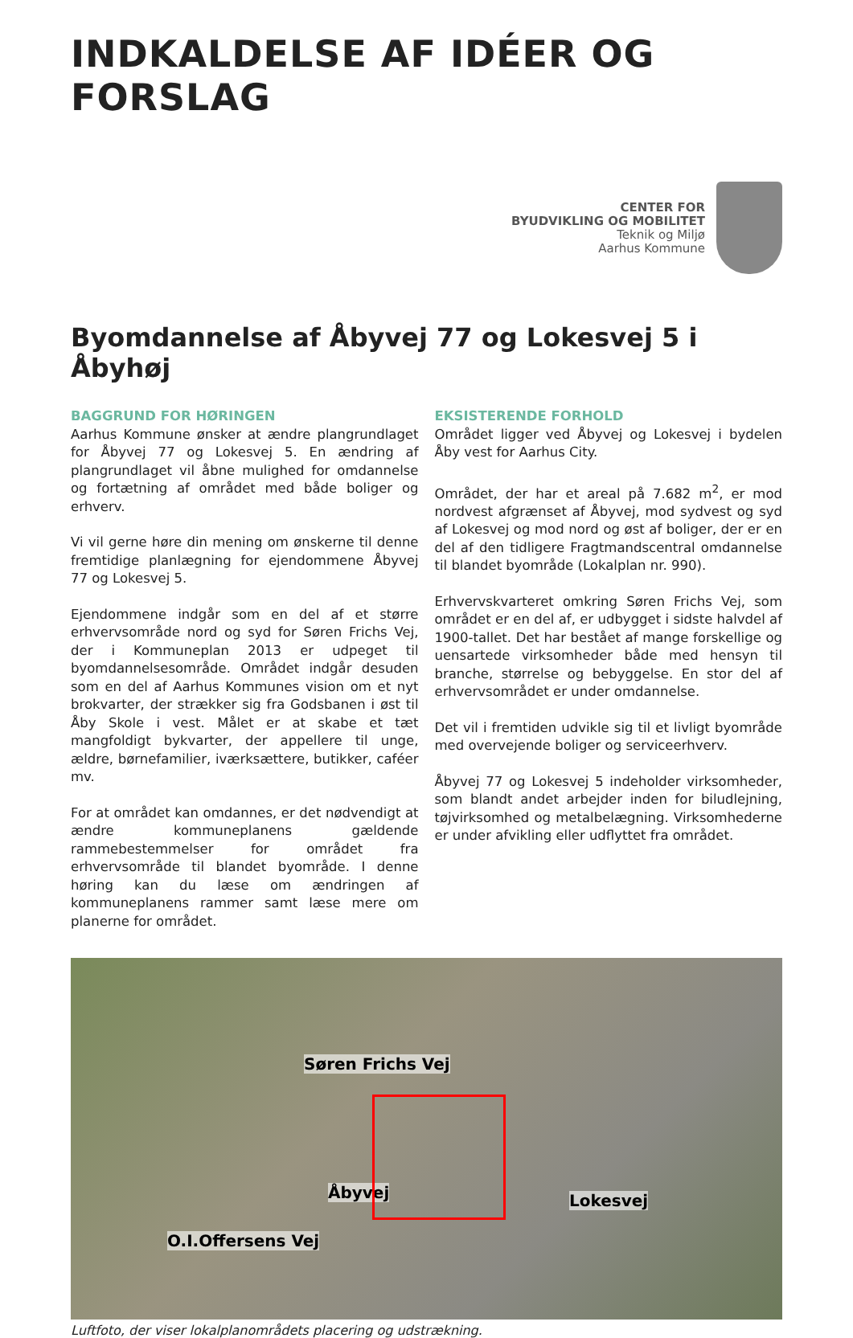INDKALDELSE AF IDÉER OG FORSLAG
CENTER FOR
BYUDVIKLING OG MOBILITET
Teknik og Miljø
Aarhus Kommune
Byomdannelse af Åbyvej 77 og Lokesvej 5 i Åbyhøj
BAGGRUND FOR HØRINGEN
Aarhus Kommune ønsker at ændre plangrundlaget for Åbyvej 77 og Lokesvej 5. En ændring af plangrundlaget vil åbne mulighed for omdannelse og fortætning af området med både boliger og erhverv.
Vi vil gerne høre din mening om ønskerne til denne fremtidige planlægning for ejendommene Åbyvej 77 og Lokesvej 5.
Ejendommene indgår som en del af et større erhvervsområde nord og syd for Søren Frichs Vej, der i Kommuneplan 2013 er udpeget til byomdannelsesområde. Området indgår desuden som en del af Aarhus Kommunes vision om et nyt brokvarter, der strækker sig fra Godsbanen i øst til Åby Skole i vest. Målet er at skabe et tæt mangfoldigt bykvarter, der appellere til unge, ældre, børnefamilier, iværksættere, butikker, caféer mv.
For at området kan omdannes, er det nødvendigt at ændre kommuneplanens gældende rammebestemmelser for området fra erhvervsområde til blandet byområde. I denne høring kan du læse om ændringen af kommuneplanens rammer samt læse mere om planerne for området.
EKSISTERENDE FORHOLD
Området ligger ved Åbyvej og Lokesvej i bydelen Åby vest for Aarhus City.
Området, der har et areal på 7.682 m<sup>2</sup>, er mod nordvest afgrænset af Åbyvej, mod sydvest og syd af Lokesvej og mod nord og øst af boliger, der er en del af den tidligere Fragtmandscentral omdannelse til blandet byområde (Lokalplan nr. 990).
Erhvervskvarteret omkring Søren Frichs Vej, som området er en del af, er udbygget i sidste halvdel af 1900-tallet. Det har bestået af mange forskellige og uensartede virksomheder både med hensyn til branche, størrelse og bebyggelse. En stor del af erhvervsområdet er under omdannelse.
Det vil i fremtiden udvikle sig til et livligt byområde med overvejende boliger og serviceerhverv.
Åbyvej 77 og Lokesvej 5 indeholder virksomheder, som blandt andet arbejder inden for biludlejning, tøjvirksomhed og metalbelægning. Virksomhederne er under afvikling eller udflyttet fra området.
Søren Frichs Vej
Åbyvej Lokesvej
O.I.Offersens Vej
Luftfoto, der viser lokalplanområdets placering og udstrækning.